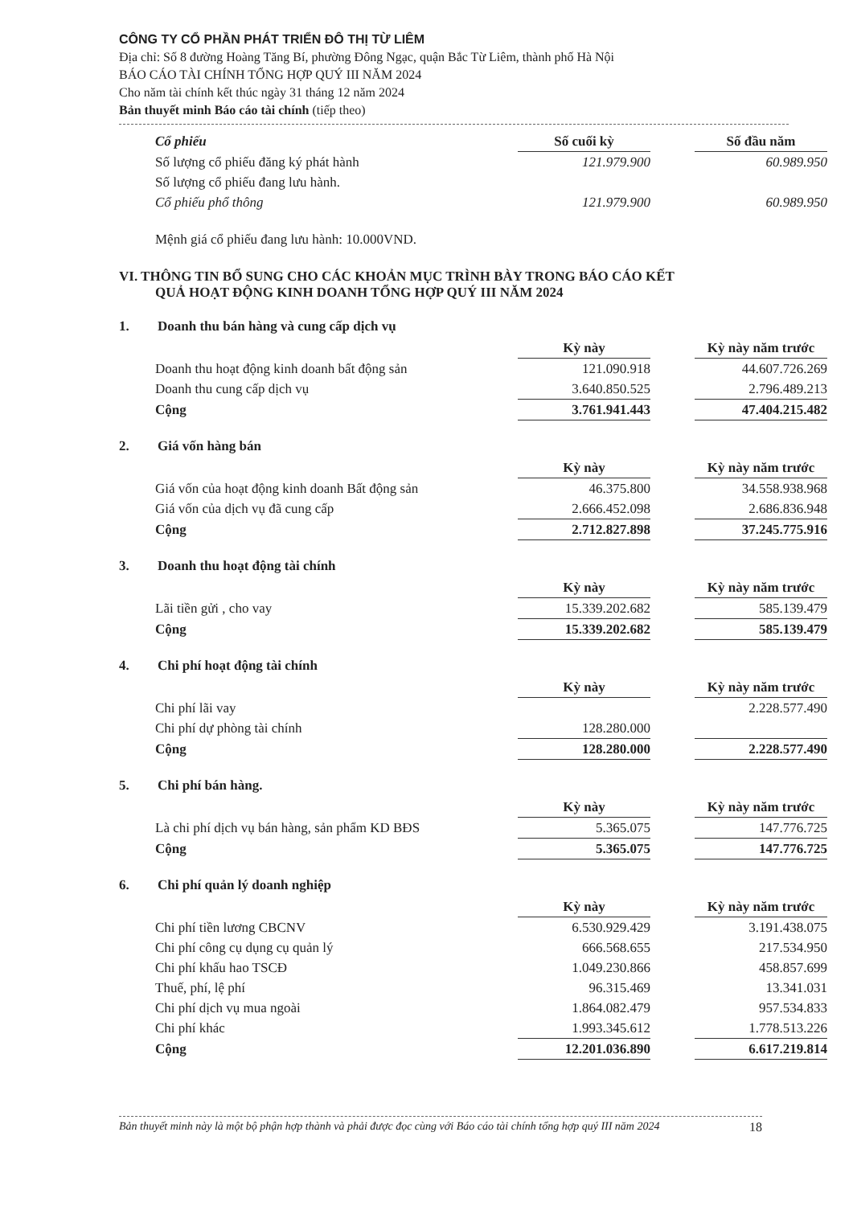CÔNG TY CỔ PHẦN PHÁT TRIỂN ĐÔ THỊ TỪ LIÊM
Địa chỉ: Số 8 đường Hoàng Tăng Bí, phường Đông Ngạc, quận Bắc Từ Liêm, thành phố Hà Nội
BÁO CÁO TÀI CHÍNH TỔNG HỢP QUÝ III NĂM 2024
Cho năm tài chính kết thúc ngày 31 tháng 12 năm 2024
Bản thuyết minh Báo cáo tài chính (tiếp theo)
| Cổ phiếu | Số cuối kỳ | | Số đầu năm |
| --- | --- | --- | --- |
| Số lượng cổ phiếu đăng ký phát hành | 121.979.900 | | 60.989.950 |
| Số lượng cổ phiếu đang lưu hành. | | | |
| Cổ phiếu phổ thông | 121.979.900 | | 60.989.950 |
Mệnh giá cổ phiếu đang lưu hành: 10.000VND.
VI. THÔNG TIN BỔ SUNG CHO CÁC KHOẢN MỤC TRÌNH BÀY TRONG BÁO CÁO KẾT
QUẢ HOẠT ĐỘNG KINH DOANH TỔNG HỢP QUÝ III NĂM 2024
1. Doanh thu bán hàng và cung cấp dịch vụ
| | Kỳ này | | Kỳ này năm trước |
| --- | --- | --- | --- |
| Doanh thu hoạt động kinh doanh bất động sản | 121.090.918 | | 44.607.726.269 |
| Doanh thu cung cấp dịch vụ | 3.640.850.525 | | 2.796.489.213 |
| Cộng | 3.761.941.443 | | 47.404.215.482 |
2. Giá vốn hàng bán
| | Kỳ này | | Kỳ này năm trước |
| --- | --- | --- | --- |
| Giá vốn của hoạt động kinh doanh Bất động sản | 46.375.800 | | 34.558.938.968 |
| Giá vốn của dịch vụ đã cung cấp | 2.666.452.098 | | 2.686.836.948 |
| Cộng | 2.712.827.898 | | 37.245.775.916 |
3. Doanh thu hoạt động tài chính
| | Kỳ này | | Kỳ này năm trước |
| --- | --- | --- | --- |
| Lãi tiền gửi , cho vay | 15.339.202.682 | | 585.139.479 |
| Cộng | 15.339.202.682 | | 585.139.479 |
4. Chi phí hoạt động tài chính
| | Kỳ này | | Kỳ này năm trước |
| --- | --- | --- | --- |
| Chi phí lãi vay | | | 2.228.577.490 |
| Chi phí dự phòng tài chính | 128.280.000 | | |
| Cộng | 128.280.000 | | 2.228.577.490 |
5. Chi phí bán hàng.
| | Kỳ này | | Kỳ này năm trước |
| --- | --- | --- | --- |
| Là chi phí dịch vụ bán hàng, sản phẩm KD BĐS | 5.365.075 | | 147.776.725 |
| Cộng | 5.365.075 | | 147.776.725 |
6. Chi phí quản lý doanh nghiệp
| | Kỳ này | | Kỳ này năm trước |
| --- | --- | --- | --- |
| Chi phí tiền lương CBCNV | 6.530.929.429 | | 3.191.438.075 |
| Chi phí công cụ dụng cụ quản lý | 666.568.655 | | 217.534.950 |
| Chi phí khấu hao TSCĐ | 1.049.230.866 | | 458.857.699 |
| Thuế, phí, lệ phí | 96.315.469 | | 13.341.031 |
| Chi phí dịch vụ mua ngoài | 1.864.082.479 | | 957.534.833 |
| Chi phí khác | 1.993.345.612 | | 1.778.513.226 |
| Cộng | 12.201.036.890 | | 6.617.219.814 |
Bản thuyết minh này là một bộ phận hợp thành và phải được đọc cùng với Báo cáo tài chính tổng hợp quý III năm 2024 18